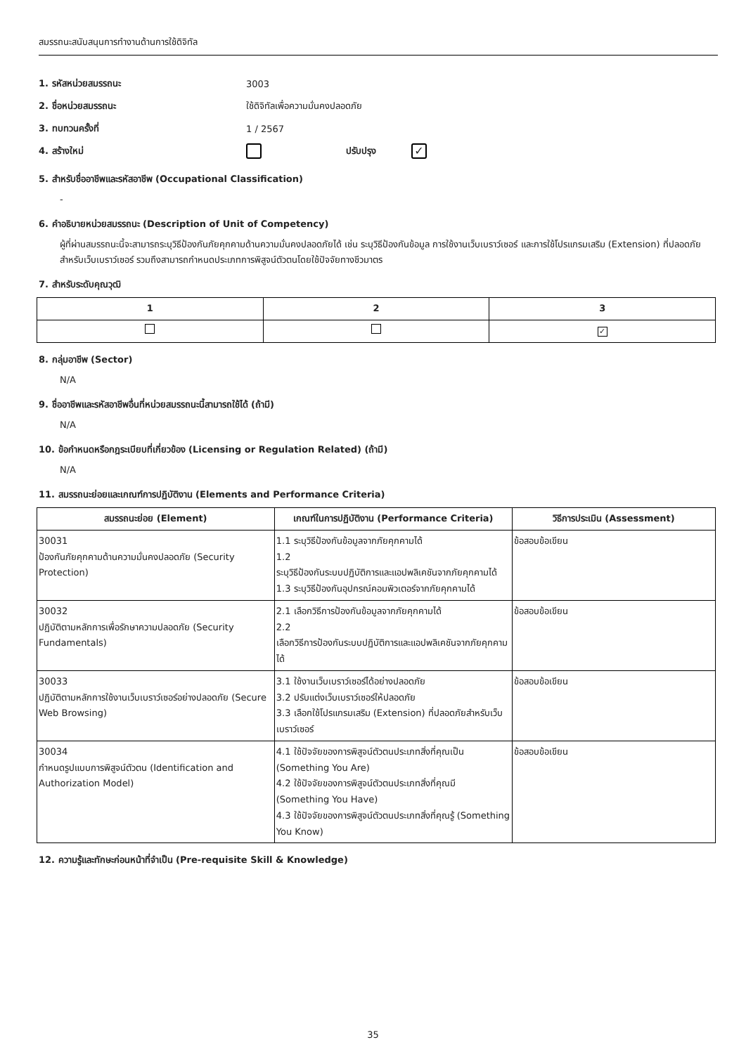สมรรถนะสนับสนุนการทำงานด้านการใช้ดิจิทัล
1. รหัสหน่วยสมรรถนะ 3003
2. ชื่อหน่วยสมรรถนะ ใช้ดิจิทัลเพื่อความมั่นคงปลอดภัย
3. ทบทวนครั้งที่ 1 / 2567
4. สร้างใหม่ ปรับปรุง ✓
5. สำหรับชื่ออาชีพและรหัสอาชีพ (Occupational Classification)
-
6. คำอธิบายหน่วยสมรรถนะ (Description of Unit of Competency)
ผู้ที่ผ่านสมรรถนะนี้จะสามารถระบุวิธีป้องกันภัยคุกคามด้านความมั่นคงปลอดภัยได้ เช่น ระบุวิธีป้องกันข้อมูล การใช้งานเว็บเบราว์เซอร์ และการใช้โปรแกรมเสริม (Extension) ที่ปลอดภัยสำหรับเว็บเบราว์เซอร์ รวมถึงสามารถกำหนดประเภทการพิสูจน์ตัวตนโดยใช้ปัจจัยทางชีวมาตร
7. สำหรับระดับคุณวุฒิ
| 1 | 2 | 3 |
| --- | --- | --- |
| | | ✓ |
8. กลุ่มอาชีพ (Sector)
N/A
9. ชื่ออาชีพและรหัสอาชีพอื่นที่หน่วยสมรรถนะนี้สามารถใช้ได้ (ถ้ามี)
N/A
10. ข้อกำหนดหรือกฎระเบียบที่เกี่ยวข้อง (Licensing or Regulation Related) (ถ้ามี)
N/A
11. สมรรถนะย่อยและเกณฑ์การปฏิบัติงาน (Elements and Performance Criteria)
| สมรรถนะย่อย (Element) | เกณฑ์ในการปฏิบัติงาน (Performance Criteria) | วิธีการประเมิน (Assessment) |
| --- | --- | --- |
| 30031 ป้องกันภัยคุกคามด้านความมั่นคงปลอดภัย (Security Protection) | 1.1 ระบุวิธีป้องกันข้อมูลจากภัยคุกคามได้ 1.2 ระบุวิธีป้องกันระบบปฏิบัติการและแอปพลิเคชันจากภัยคุกคามได้ 1.3 ระบุวิธีป้องกันอุปกรณ์คอมพิวเตอร์จากภัยคุกคามได้ | ข้อสอบข้อเขียน |
| 30032 ปฏิบัติตามหลักการเพื่อรักษาความปลอดภัย (Security Fundamentals) | 2.1 เลือกวิธีการป้องกันข้อมูลจากภัยคุกคามได้ 2.2 เลือกวิธีการป้องกันระบบปฏิบัติการและแอปพลิเคชันจากภัยคุกคามได้ | ข้อสอบข้อเขียน |
| 30033 ปฏิบัติตามหลักการใช้งานเว็บเบราว์เซอร์อย่างปลอดภัย (Secure Web Browsing) | 3.1 ใช้งานเว็บเบราว์เซอร์ได้อย่างปลอดภัย 3.2 ปรับแต่งเว็บเบราว์เซอร์ให้ปลอดภัย 3.3 เลือกใช้โปรแกรมเสริม (Extension) ที่ปลอดภัยสำหรับเว็บเบราว์เซอร์ | ข้อสอบข้อเขียน |
| 30034 กำหนดรูปแบบการพิสูจน์ตัวตน (Identification and Authorization Model) | 4.1 ใช้ปัจจัยของการพิสูจน์ตัวตนประเภทสิ่งที่คุณเป็น (Something You Are) 4.2 ใช้ปัจจัยของการพิสูจน์ตัวตนประเภทสิ่งที่คุณมี (Something You Have) 4.3 ใช้ปัจจัยของการพิสูจน์ตัวตนประเภทสิ่งที่คุณรู้ (Something You Know) | ข้อสอบข้อเขียน |
12. ความรู้และทักษะก่อนหน้าที่จำเป็น (Pre-requisite Skill & Knowledge)
35